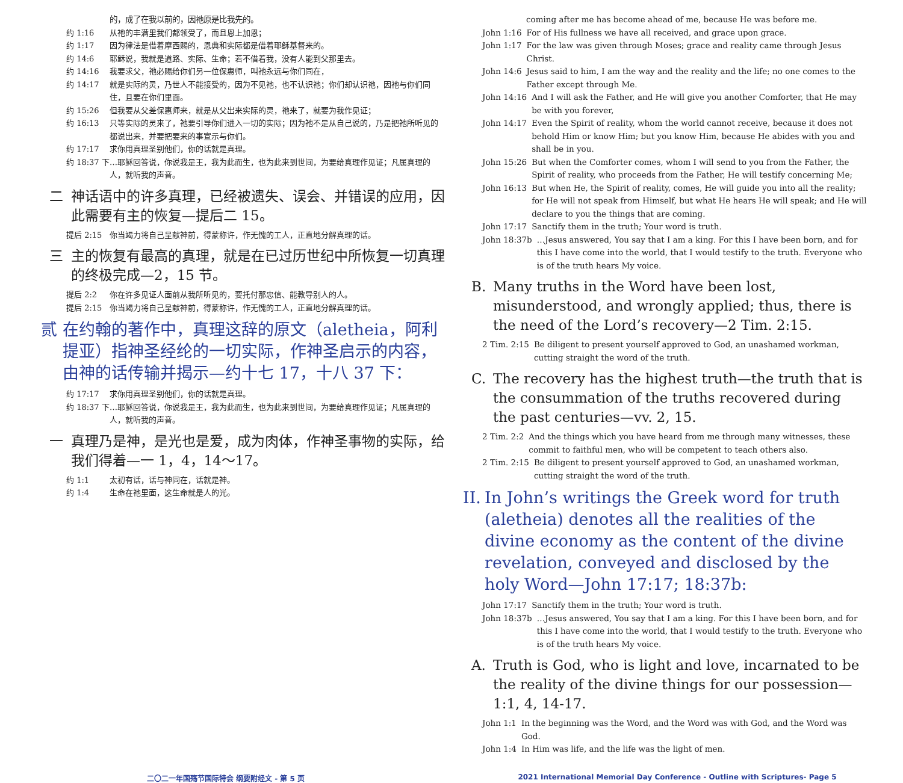的，成了在我以前的，因祂原是比我先的。
约 1:16 从祂的丰满里我们都领受了，而且恩上加恩；
约 1:17 因为律法是借着摩西赐的，恩典和实际都是借着耶稣基督来的。
约 14:6 耶稣说，我就是道路、实际、生命；若不借着我，没有人能到父那里去。
约 14:16 我要求父，祂必赐给你们另一位保惠师，叫祂永远与你们同在，
约 14:17 就是实际的灵，乃世人不能接受的，因为不见祂，也不认识祂；你们却认识祂，因祂与你们同住，且要在你们里面。
约 15:26 但我要从父差保惠师来，就是从父出来实际的灵，祂来了，就要为我作见证；
约 16:13 只等实际的灵来了，祂要引导你们进入一切的实际；因为祂不是从自己说的，乃是把祂所听见的都说出来，并要把要来的事宣示与你们。
约 17:17 求你用真理圣别他们，你的话就是真理。
约 18:37 下 …耶稣回答说，你说我是王，我为此而生，也为此来到世间，为要给真理作见证；凡属真理的人，就听我的声音。
二 神话语中的许多真理，已经被遗失、误会、并错误的应用，因此需要有主的恢复—提后二 15。
提后 2:15 你当竭力将自己呈献神前，得蒙称许，作无愧的工人，正直地分解真理的话。
三 主的恢复有最高的真理，就是在已过历世纪中所恢复一切真理的终极完成—2，15 节。
提后 2:2 你在许多见证人面前从我所听见的，要托付那忠信、能教导别人的人。
提后 2:15 你当竭力将自己呈献神前，得蒙称许，作无愧的工人，正直地分解真理的话。
贰 在约翰的著作中，真理这辞的原文（aletheia，阿利提亚）指神圣经纶的一切实际，作神圣启示的内容，由神的话传输并揭示—约十七 17，十八 37 下：
约 17:17 求你用真理圣别他们，你的话就是真理。
约 18:37 下 …耶稣回答说，你说我是王，我为此而生，也为此来到世间，为要给真理作见证；凡属真理的人，就听我的声音。
一 真理乃是神，是光也是爱，成为肉体，作神圣事物的实际，给我们得着—一 1，4，14～17。
约 1:1 太初有话，话与神同在，话就是神。
约 1:4 生命在祂里面，这生命就是人的光。
coming after me has become ahead of me, because He was before me.
John 1:16 For of His fullness we have all received, and grace upon grace.
John 1:17 For the law was given through Moses; grace and reality came through Jesus Christ.
John 14:6 Jesus said to him, I am the way and the reality and the life; no one comes to the Father except through Me.
John 14:16 And I will ask the Father, and He will give you another Comforter, that He may be with you forever,
John 14:17 Even the Spirit of reality, whom the world cannot receive, because it does not behold Him or know Him; but you know Him, because He abides with you and shall be in you.
John 15:26 But when the Comforter comes, whom I will send to you from the Father, the Spirit of reality, who proceeds from the Father, He will testify concerning Me;
John 16:13 But when He, the Spirit of reality, comes, He will guide you into all the reality; for He will not speak from Himself, but what He hears He will speak; and He will declare to you the things that are coming.
John 17:17 Sanctify them in the truth; Your word is truth.
John 18:37b …Jesus answered, You say that I am a king. For this I have been born, and for this I have come into the world, that I would testify to the truth. Everyone who is of the truth hears My voice.
B. Many truths in the Word have been lost, misunderstood, and wrongly applied; thus, there is the need of the Lord’s recovery—2 Tim. 2:15.
2 Tim. 2:15 Be diligent to present yourself approved to God, an unashamed workman, cutting straight the word of the truth.
C. The recovery has the highest truth—the truth that is the consummation of the truths recovered during the past centuries—vv. 2, 15.
2 Tim. 2:2 And the things which you have heard from me through many witnesses, these commit to faithful men, who will be competent to teach others also.
2 Tim. 2:15 Be diligent to present yourself approved to God, an unashamed workman, cutting straight the word of the truth.
II. In John’s writings the Greek word for truth (aletheia) denotes all the realities of the divine economy as the content of the divine revelation, conveyed and disclosed by the holy Word—John 17:17; 18:37b:
John 17:17 Sanctify them in the truth; Your word is truth.
John 18:37b …Jesus answered, You say that I am a king. For this I have been born, and for this I have come into the world, that I would testify to the truth. Everyone who is of the truth hears My voice.
A. Truth is God, who is light and love, incarnated to be the reality of the divine things for our possession—1:1, 4, 14-17.
John 1:1 In the beginning was the Word, and the Word was with God, and the Word was God.
John 1:4 In Him was life, and the life was the light of men.
二〇二一年国殇节国际特会 纲要附经文 - 第 5 页
2021 International Memorial Day Conference - Outline with Scriptures- Page 5